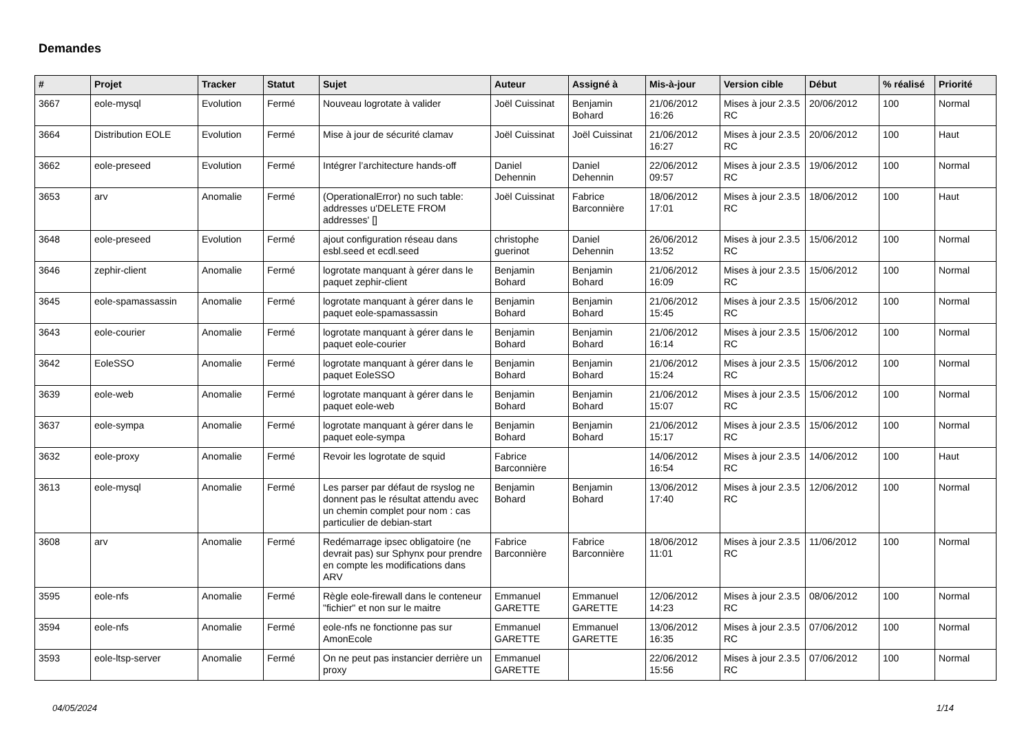Demandes
| # | Projet | Tracker | Statut | Sujet | Auteur | Assigné à | Mis-à-jour | Version cible | Début | % réalisé | Priorité |
| --- | --- | --- | --- | --- | --- | --- | --- | --- | --- | --- | --- |
| 3667 | eole-mysql | Evolution | Fermé | Nouveau logrotate à valider | Joël Cuissinat | Benjamin Bohard | 21/06/2012 16:26 | Mises à jour 2.3.5 RC | 20/06/2012 | 100 | Normal |
| 3664 | Distribution EOLE | Evolution | Fermé | Mise à jour de sécurité clamav | Joël Cuissinat | Joël Cuissinat | 21/06/2012 16:27 | Mises à jour 2.3.5 RC | 20/06/2012 | 100 | Haut |
| 3662 | eole-preseed | Evolution | Fermé | Intégrer l’architecture hands-off | Daniel Dehennin | Daniel Dehennin | 22/06/2012 09:57 | Mises à jour 2.3.5 RC | 19/06/2012 | 100 | Normal |
| 3653 | arv | Anomalie | Fermé | (OperationalError) no such table: addresses u'DELETE FROM addresses' [] | Joël Cuissinat | Fabrice Barconnière | 18/06/2012 17:01 | Mises à jour 2.3.5 RC | 18/06/2012 | 100 | Haut |
| 3648 | eole-preseed | Evolution | Fermé | ajout configuration réseau dans esbl.seed et ecdl.seed | christophe guerinot | Daniel Dehennin | 26/06/2012 13:52 | Mises à jour 2.3.5 RC | 15/06/2012 | 100 | Normal |
| 3646 | zephir-client | Anomalie | Fermé | logrotate manquant à gérer dans le paquet zephir-client | Benjamin Bohard | Benjamin Bohard | 21/06/2012 16:09 | Mises à jour 2.3.5 RC | 15/06/2012 | 100 | Normal |
| 3645 | eole-spamassassin | Anomalie | Fermé | logrotate manquant à gérer dans le paquet eole-spamassassin | Benjamin Bohard | Benjamin Bohard | 21/06/2012 15:45 | Mises à jour 2.3.5 RC | 15/06/2012 | 100 | Normal |
| 3643 | eole-courier | Anomalie | Fermé | logrotate manquant à gérer dans le paquet eole-courier | Benjamin Bohard | Benjamin Bohard | 21/06/2012 16:14 | Mises à jour 2.3.5 RC | 15/06/2012 | 100 | Normal |
| 3642 | EoleSSO | Anomalie | Fermé | logrotate manquant à gérer dans le paquet EoleSSO | Benjamin Bohard | Benjamin Bohard | 21/06/2012 15:24 | Mises à jour 2.3.5 RC | 15/06/2012 | 100 | Normal |
| 3639 | eole-web | Anomalie | Fermé | logrotate manquant à gérer dans le paquet eole-web | Benjamin Bohard | Benjamin Bohard | 21/06/2012 15:07 | Mises à jour 2.3.5 RC | 15/06/2012 | 100 | Normal |
| 3637 | eole-sympa | Anomalie | Fermé | logrotate manquant à gérer dans le paquet eole-sympa | Benjamin Bohard | Benjamin Bohard | 21/06/2012 15:17 | Mises à jour 2.3.5 RC | 15/06/2012 | 100 | Normal |
| 3632 | eole-proxy | Anomalie | Fermé | Revoir les logrotate de squid | Fabrice Barconnière | | 14/06/2012 16:54 | Mises à jour 2.3.5 RC | 14/06/2012 | 100 | Haut |
| 3613 | eole-mysql | Anomalie | Fermé | Les parser par défaut de rsyslog ne donnent pas le résultat attendu avec un chemin complet pour nom : cas particulier de debian-start | Benjamin Bohard | Benjamin Bohard | 13/06/2012 17:40 | Mises à jour 2.3.5 RC | 12/06/2012 | 100 | Normal |
| 3608 | arv | Anomalie | Fermé | Redémarrage ipsec obligatoire (ne devrait pas) sur Sphynx pour prendre en compte les modifications dans ARV | Fabrice Barconnière | Fabrice Barconnière | 18/06/2012 11:01 | Mises à jour 2.3.5 RC | 11/06/2012 | 100 | Normal |
| 3595 | eole-nfs | Anomalie | Fermé | Règle eole-firewall dans le conteneur "fichier" et non sur le maitre | Emmanuel GARETTE | Emmanuel GARETTE | 12/06/2012 14:23 | Mises à jour 2.3.5 RC | 08/06/2012 | 100 | Normal |
| 3594 | eole-nfs | Anomalie | Fermé | eole-nfs ne fonctionne pas sur AmonEcole | Emmanuel GARETTE | Emmanuel GARETTE | 13/06/2012 16:35 | Mises à jour 2.3.5 RC | 07/06/2012 | 100 | Normal |
| 3593 | eole-ltsp-server | Anomalie | Fermé | On ne peut pas instancier derrière un proxy | Emmanuel GARETTE | | 22/06/2012 15:56 | Mises à jour 2.3.5 RC | 07/06/2012 | 100 | Normal |
04/05/2024 1/14